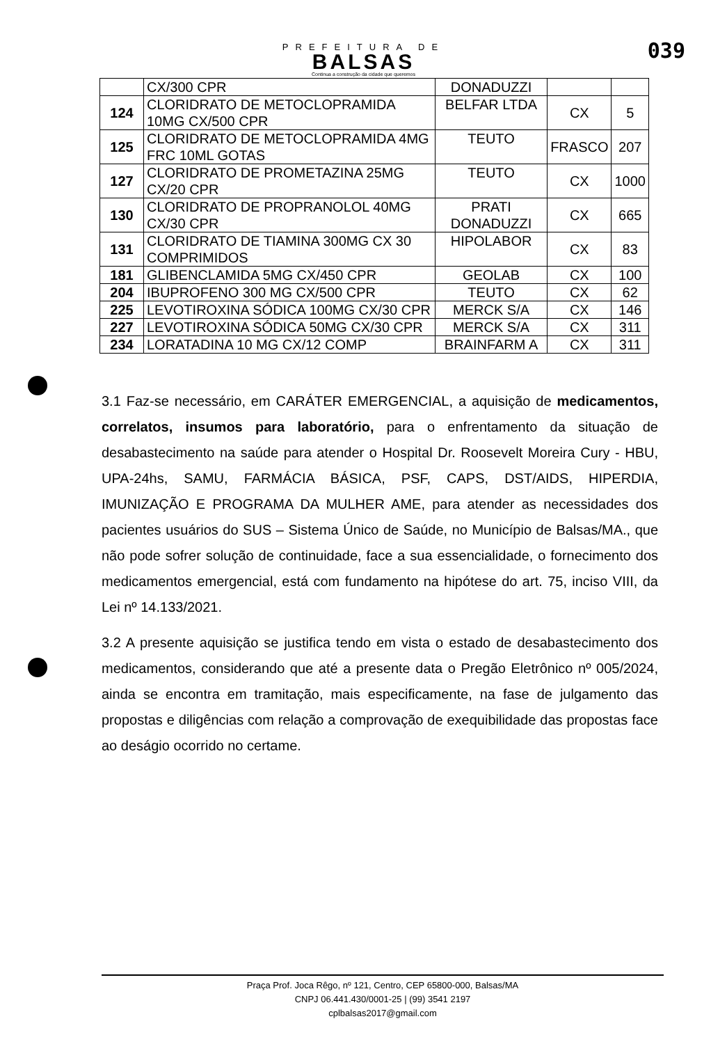PREFEITURA DE
BALSAS
Continua a construção da cidade que queremos
039
| | CX/300 CPR | DONADUZZI | | |
| 124 | CLORIDRATO DE METOCLOPRAMIDA 10MG CX/500 CPR | BELFAR LTDA | CX | 5 |
| 125 | CLORIDRATO DE METOCLOPRAMIDA 4MG FRC 10ML GOTAS | TEUTO | FRASCO | 207 |
| 127 | CLORIDRATO DE PROMETAZINA 25MG CX/20 CPR | TEUTO | CX | 1000 |
| 130 | CLORIDRATO DE PROPRANOLOL 40MG CX/30 CPR | PRATI DONADUZZI | CX | 665 |
| 131 | CLORIDRATO DE TIAMINA 300MG CX 30 COMPRIMIDOS | HIPOLABOR | CX | 83 |
| 181 | GLIBENCLAMIDA 5MG CX/450 CPR | GEOLAB | CX | 100 |
| 204 | IBUPROFENO 300 MG CX/500 CPR | TEUTO | CX | 62 |
| 225 | LEVOTIROXINA SÓDICA 100MG CX/30 CPR | MERCK S/A | CX | 146 |
| 227 | LEVOTIROXINA SÓDICA 50MG CX/30 CPR | MERCK S/A | CX | 311 |
| 234 | LORATADINA 10 MG CX/12 COMP | BRAINFARM A | CX | 311 |
3.1 Faz-se necessário, em CARÁTER EMERGENCIAL, a aquisição de medicamentos, correlatos, insumos para laboratório, para o enfrentamento da situação de desabastecimento na saúde para atender o Hospital Dr. Roosevelt Moreira Cury - HBU, UPA-24hs, SAMU, FARMÁCIA BÁSICA, PSF, CAPS, DST/AIDS, HIPERDIA, IMUNIZAÇÃO E PROGRAMA DA MULHER AME, para atender as necessidades dos pacientes usuários do SUS – Sistema Único de Saúde, no Município de Balsas/MA., que não pode sofrer solução de continuidade, face a sua essencialidade, o fornecimento dos medicamentos emergencial, está com fundamento na hipótese do art. 75, inciso VIII, da Lei nº 14.133/2021.
3.2 A presente aquisição se justifica tendo em vista o estado de desabastecimento dos medicamentos, considerando que até a presente data o Pregão Eletrônico nº 005/2024, ainda se encontra em tramitação, mais especificamente, na fase de julgamento das propostas e diligências com relação a comprovação de exequibilidade das propostas face ao deságio ocorrido no certame.
Praça Prof. Joca Rêgo, nº 121, Centro, CEP 65800-000, Balsas/MA
CNPJ 06.441.430/0001-25 | (99) 3541 2197
cplbalsas2017@gmail.com